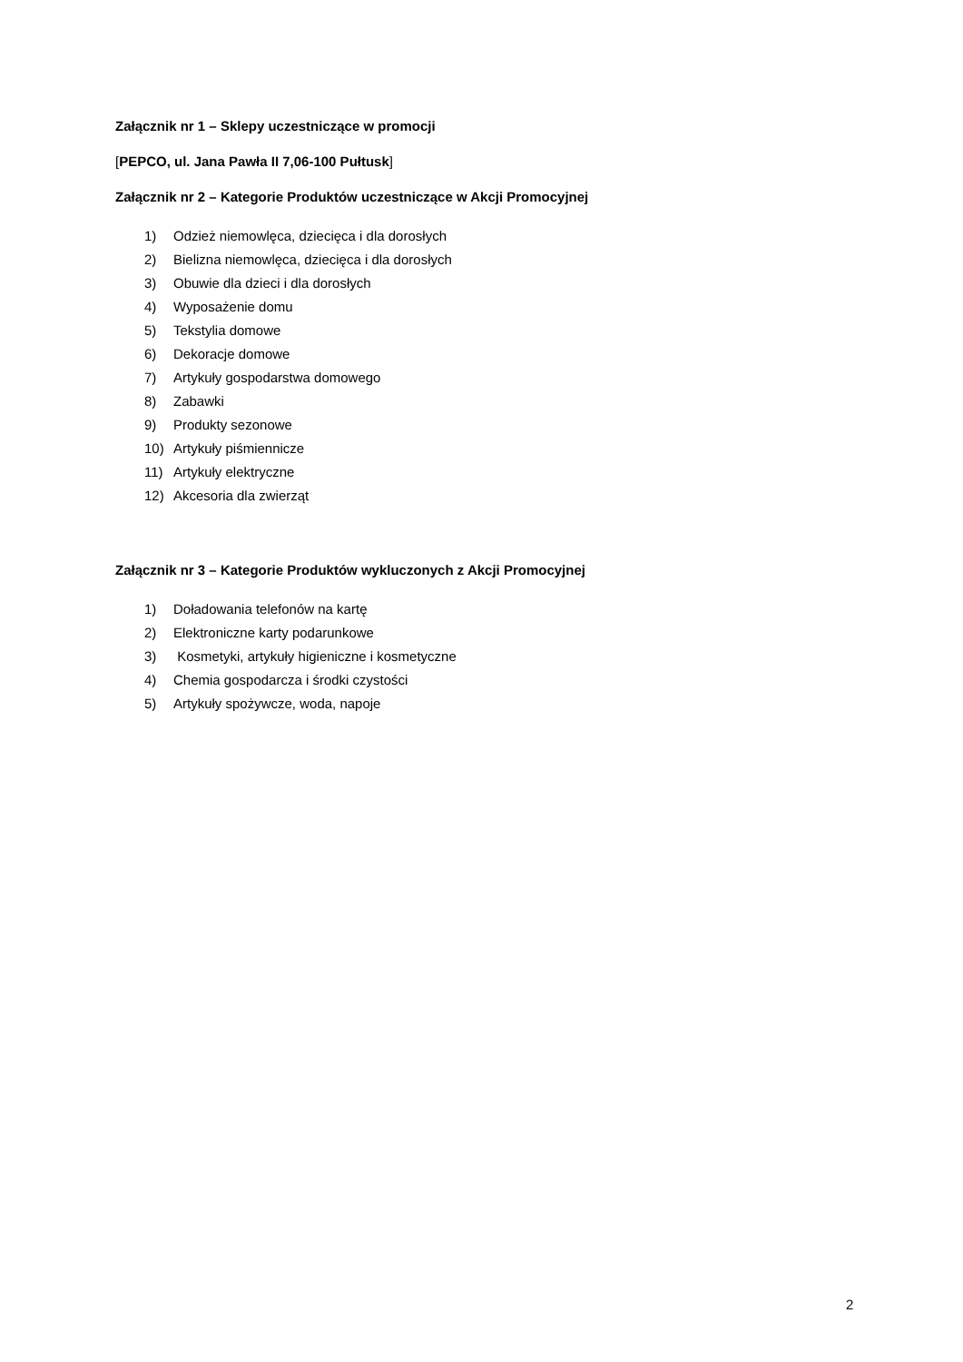Załącznik nr 1 – Sklepy uczestniczące w promocji
[PEPCO, ul. Jana Pawła II 7,06-100 Pułtusk]
Załącznik nr 2 – Kategorie Produktów uczestniczące w Akcji Promocyjnej
1) Odzież niemowlęca, dziecięca i dla dorosłych
2) Bielizna niemowlęca, dziecięca i dla dorosłych
3) Obuwie dla dzieci i dla dorosłych
4) Wyposażenie domu
5) Tekstylia domowe
6) Dekoracje domowe
7) Artykuły gospodarstwa domowego
8) Zabawki
9) Produkty sezonowe
10) Artykuły piśmiennicze
11) Artykuły elektryczne
12) Akcesoria dla zwierząt
Załącznik nr 3 – Kategorie Produktów wykluczonych z Akcji Promocyjnej
1) Doładowania telefonów na kartę
2) Elektroniczne karty podarunkowe
3) Kosmetyki, artykuły higieniczne i kosmetyczne
4) Chemia gospodarcza i środki czystości
5) Artykuły spożywcze, woda, napoje
2